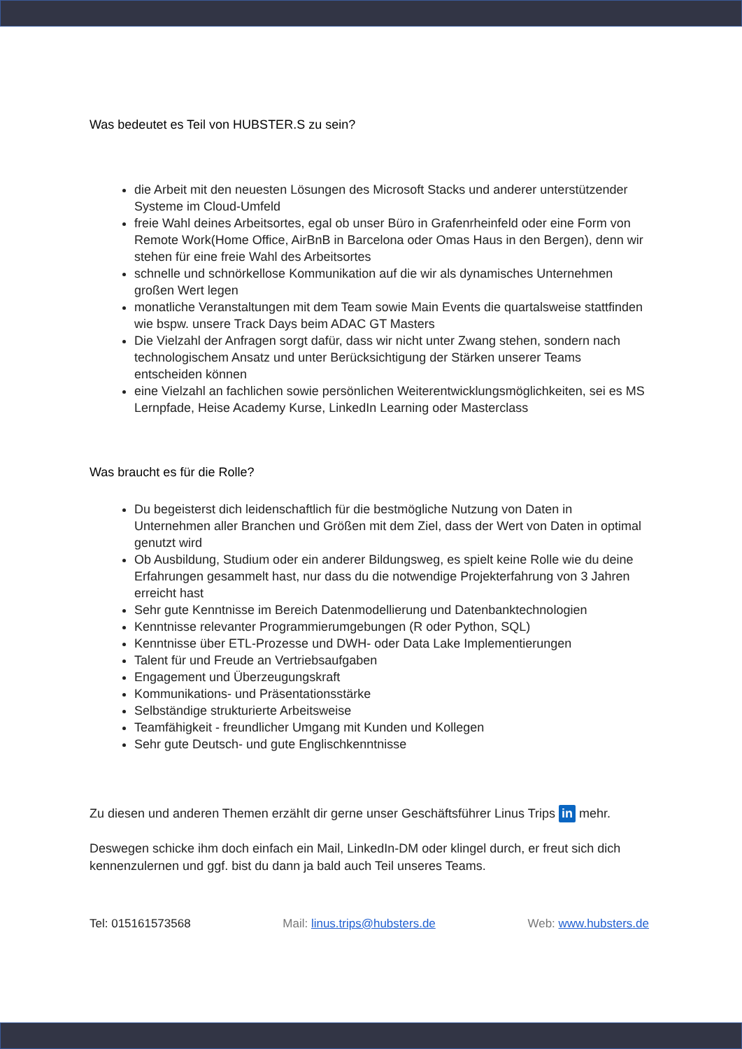Was bedeutet es Teil von HUBSTER.S zu sein?
die Arbeit mit den neuesten Lösungen des Microsoft Stacks und anderer unterstützender Systeme im Cloud-Umfeld
freie Wahl deines Arbeitsortes, egal ob unser Büro in Grafenrheinfeld oder eine Form von Remote Work(Home Office, AirBnB in Barcelona oder Omas Haus in den Bergen), denn wir stehen für eine freie Wahl des Arbeitsortes
schnelle und schnörkellose Kommunikation auf die wir als dynamisches Unternehmen großen Wert legen
monatliche Veranstaltungen mit dem Team sowie Main Events die quartalsweise stattfinden wie bspw. unsere Track Days beim ADAC GT Masters
Die Vielzahl der Anfragen sorgt dafür, dass wir nicht unter Zwang stehen, sondern nach technologischem Ansatz und unter Berücksichtigung der Stärken unserer Teams entscheiden können
eine Vielzahl an fachlichen sowie persönlichen Weiterentwicklungsmöglichkeiten, sei es MS Lernpfade, Heise Academy Kurse, LinkedIn Learning oder Masterclass
Was braucht es für die Rolle?
Du begeisterst dich leidenschaftlich für die bestmögliche Nutzung von Daten in Unternehmen aller Branchen und Größen mit dem Ziel, dass der Wert von Daten in optimal genutzt wird
Ob Ausbildung, Studium oder ein anderer Bildungsweg, es spielt keine Rolle wie du deine Erfahrungen gesammelt hast, nur dass du die notwendige Projekterfahrung von 3 Jahren erreicht hast
Sehr gute Kenntnisse im Bereich Datenmodellierung und Datenbanktechnologien
Kenntnisse relevanter Programmierumgebungen (R oder Python, SQL)
Kenntnisse über ETL-Prozesse und DWH- oder Data Lake Implementierungen
Talent für und Freude an Vertriebsaufgaben
Engagement und Überzeugungskraft
Kommunikations- und Präsentationsstärke
Selbständige strukturierte Arbeitsweise
Teamfähigkeit - freundlicher Umgang mit Kunden und Kollegen
Sehr gute Deutsch- und gute Englischkenntnisse
Zu diesen und anderen Themen erzählt dir gerne unser Geschäftsführer Linus Trips in mehr.
Deswegen schicke ihm doch einfach ein Mail, LinkedIn-DM oder klingel durch, er freut sich dich kennenzulernen und ggf. bist du dann ja bald auch Teil unseres Teams.
Tel: 015161573568 Mail: linus.trips@hubsters.de Web: www.hubsters.de